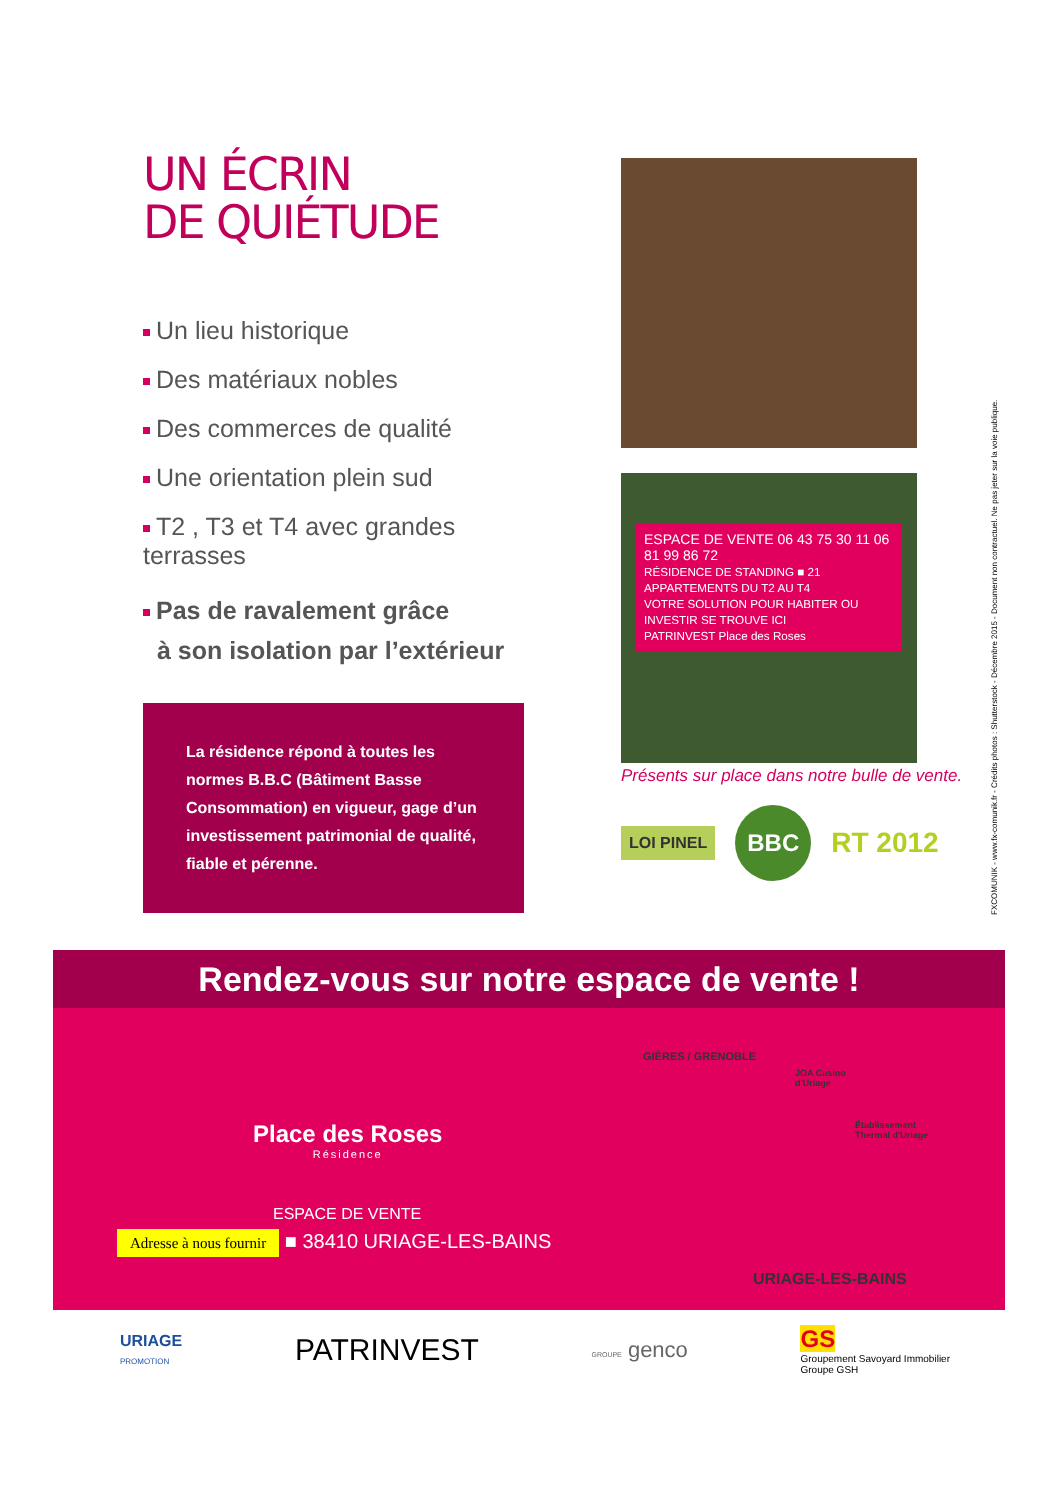UN ÉCRIN
DE QUIÉTUDE
Un lieu historique
Des matériaux nobles
Des commerces de qualité
Une orientation plein sud
T2 , T3 et T4 avec grandes terrasses
Pas de ravalement grâce
à son isolation par l’extérieur
La résidence répond à toutes les normes B.B.C (Bâtiment Basse Consommation) en vigueur, gage d’un investissement patrimonial de qualité, fiable et pérenne.
ESPACE DE VENTE 06 43 75 30 11 06 81 99 86 72
RÉSIDENCE DE STANDING ■ 21 APPARTEMENTS DU T2 AU T4
VOTRE SOLUTION POUR HABITER OU INVESTIR SE TROUVE ICI
PATRINVEST Place des Roses
Présents sur place dans notre bulle de vente.
LOI PINEL BBC RT 2012
FXCOMUNIK - www.fx-comunik.fr - Crédits photos : Shutterstock - Décembre 2015 - Document non contractuel. Ne pas jeter sur la voie publique.
Rendez-vous sur notre espace de vente !
Place des Roses
Résidence
ESPACE DE VENTE
Adresse à nous fournir ■ 38410 URIAGE-LES-BAINS
GIÈRES / GRENOBLE
JOA Casino
d'Uriage
Établissement
Thermal d'Uriage
URIAGE-LES-BAINS
URIAGE
PROMOTION PATRINVEST GROUPE genco GS
Groupement Savoyard Immobilier
Groupe GSH